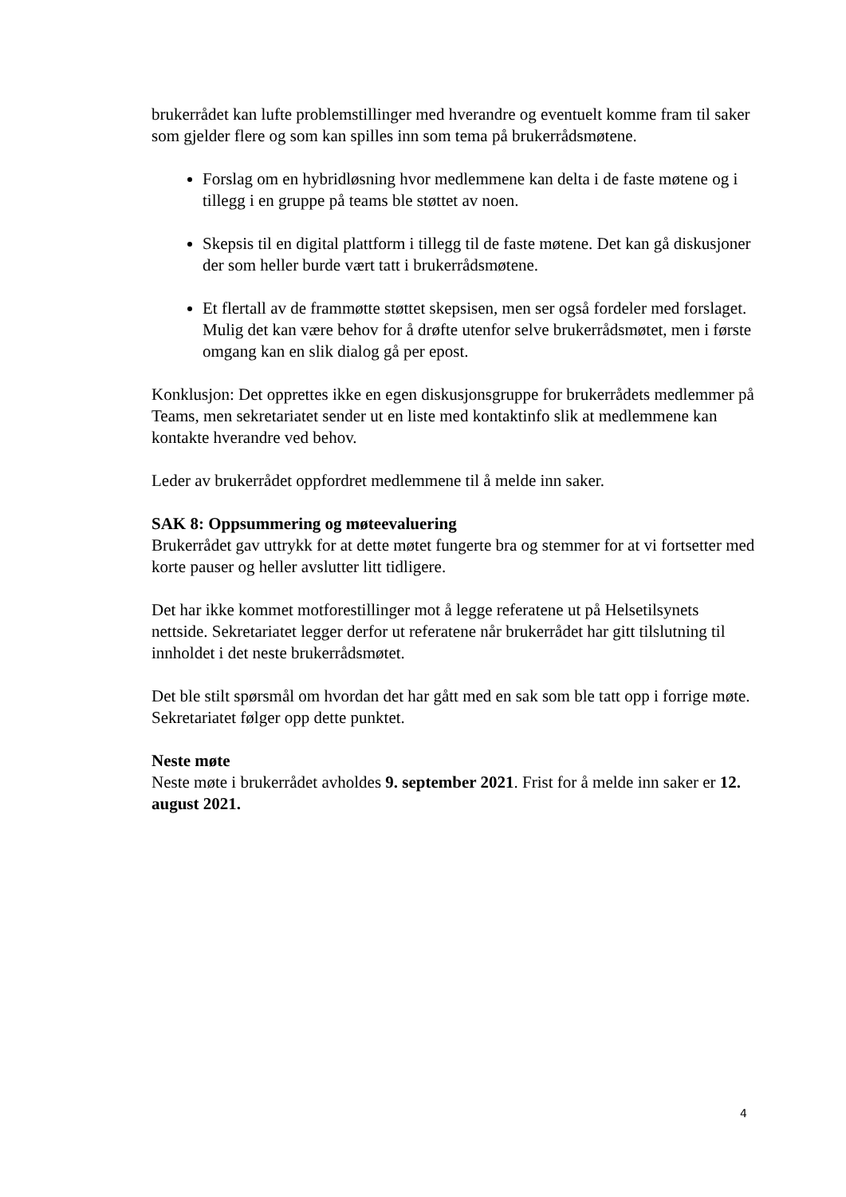brukerrådet kan lufte problemstillinger med hverandre og eventuelt komme fram til saker som gjelder flere og som kan spilles inn som tema på brukerrådsmøtene.
Forslag om en hybridløsning hvor medlemmene kan delta i de faste møtene og i tillegg i en gruppe på teams ble støttet av noen.
Skepsis til en digital plattform i tillegg til de faste møtene. Det kan gå diskusjoner der som heller burde vært tatt i brukerrådsmøtene.
Et flertall av de frammøtte støttet skepsisen, men ser også fordeler med forslaget. Mulig det kan være behov for å drøfte utenfor selve brukerrådsmøtet, men i første omgang kan en slik dialog gå per epost.
Konklusjon: Det opprettes ikke en egen diskusjonsgruppe for brukerrådets medlemmer på Teams, men sekretariatet sender ut en liste med kontaktinfo slik at medlemmene kan kontakte hverandre ved behov.
Leder av brukerrådet oppfordret medlemmene til å melde inn saker.
SAK 8: Oppsummering og møteevaluering
Brukerrådet gav uttrykk for at dette møtet fungerte bra og stemmer for at vi fortsetter med korte pauser og heller avslutter litt tidligere.
Det har ikke kommet motforestillinger mot å legge referatene ut på Helsetilsynets nettside. Sekretariatet legger derfor ut referatene når brukerrådet har gitt tilslutning til innholdet i det neste brukerrådsmøtet.
Det ble stilt spørsmål om hvordan det har gått med en sak som ble tatt opp i forrige møte. Sekretariatet følger opp dette punktet.
Neste møte
Neste møte i brukerrådet avholdes 9. september 2021. Frist for å melde inn saker er 12. august 2021.
4